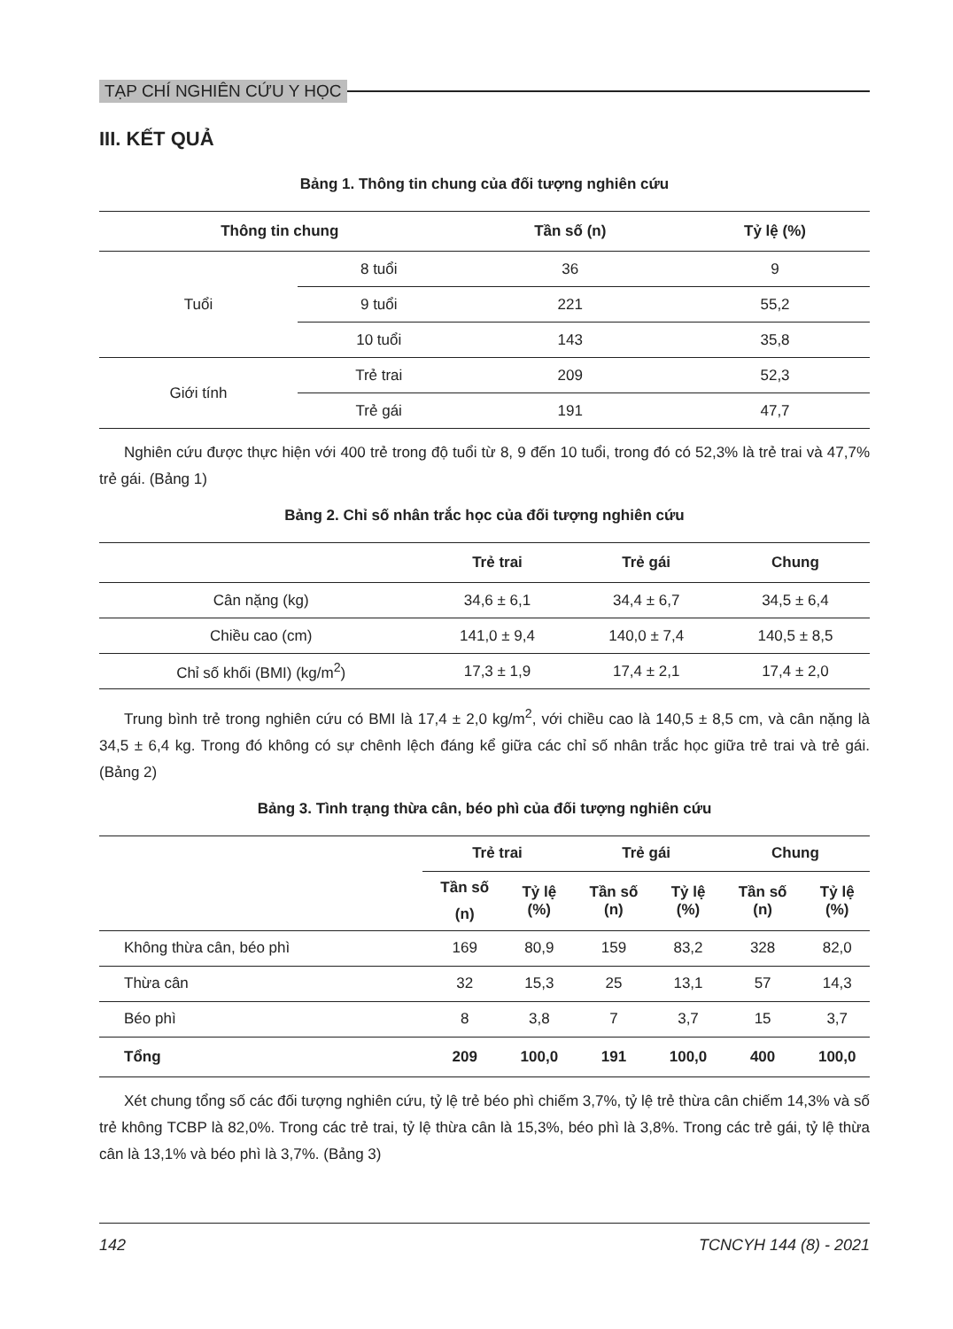TẠP CHÍ NGHIÊN CỨU Y HỌC
III. KẾT QUẢ
Bảng 1. Thông tin chung của đối tượng nghiên cứu
| Thông tin chung | | Tần số (n) | Tỷ lệ (%) |
| --- | --- | --- | --- |
| Tuổi | 8 tuổi | 36 | 9 |
| | 9 tuổi | 221 | 55,2 |
| | 10 tuổi | 143 | 35,8 |
| Giới tính | Trẻ trai | 209 | 52,3 |
| | Trẻ gái | 191 | 47,7 |
Nghiên cứu được thực hiện với 400 trẻ trong độ tuổi từ 8, 9 đến 10 tuổi, trong đó có 52,3% là trẻ trai và 47,7% trẻ gái. (Bảng 1)
Bảng 2. Chỉ số nhân trắc học của đối tượng nghiên cứu
| | Trẻ trai | Trẻ gái | Chung |
| --- | --- | --- | --- |
| Cân nặng (kg) | 34,6 ± 6,1 | 34,4 ± 6,7 | 34,5 ± 6,4 |
| Chiều cao (cm) | 141,0 ± 9,4 | 140,0 ± 7,4 | 140,5 ± 8,5 |
| Chỉ số khối (BMI) (kg/m<sup>2</sup>) | 17,3 ± 1,9 | 17,4 ± 2,1 | 17,4 ± 2,0 |
Trung bình trẻ trong nghiên cứu có BMI là 17,4 ± 2,0 kg/m<sup>2</sup>, với chiều cao là 140,5 ± 8,5 cm, và cân nặng là 34,5 ± 6,4 kg. Trong đó không có sự chênh lệch đáng kể giữa các chỉ số nhân trắc học giữa trẻ trai và trẻ gái. (Bảng 2)
Bảng 3. Tình trạng thừa cân, béo phì của đối tượng nghiên cứu
| | Trẻ trai | | Trẻ gái | | Chung | |
| --- | --- | --- | --- | --- | --- | --- |
| | Tần số (n) | Tỷ lệ (%) | Tần số (n) | Tỷ lệ (%) | Tần số (n) | Tỷ lệ (%) |
| Không thừa cân, béo phì | 169 | 80,9 | 159 | 83,2 | 328 | 82,0 |
| Thừa cân | 32 | 15,3 | 25 | 13,1 | 57 | 14,3 |
| Béo phì | 8 | 3,8 | 7 | 3,7 | 15 | 3,7 |
| Tổng | 209 | 100,0 | 191 | 100,0 | 400 | 100,0 |
Xét chung tổng số các đối tượng nghiên cứu, tỷ lệ trẻ béo phì chiếm 3,7%, tỷ lệ trẻ thừa cân chiếm 14,3% và số trẻ không TCBP là 82,0%. Trong các trẻ trai, tỷ lệ thừa cân là 15,3%, béo phì là 3,8%. Trong các trẻ gái, tỷ lệ thừa cân là 13,1% và béo phì là 3,7%. (Bảng 3)
142 TCNCYH 144 (8) - 2021